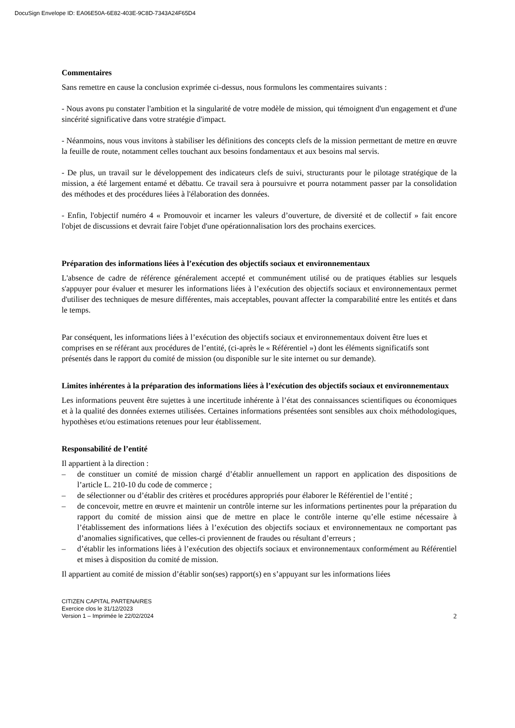DocuSign Envelope ID: EA06E50A-6E82-403E-9C8D-7343A24F65D4
Commentaires
Sans remettre en cause la conclusion exprimée ci-dessus, nous formulons les commentaires suivants :
- Nous avons pu constater l'ambition et la singularité de votre modèle de mission, qui témoignent d'un engagement et d'une sincérité significative dans votre stratégie d'impact.
- Néanmoins, nous vous invitons à stabiliser les définitions des concepts clefs de la mission permettant de mettre en œuvre la feuille de route, notamment celles touchant aux besoins fondamentaux et aux besoins mal servis.
- De plus, un travail sur le développement des indicateurs clefs de suivi, structurants pour le pilotage stratégique de la mission, a été largement entamé et débattu. Ce travail sera à poursuivre et pourra notamment passer par la consolidation des méthodes et des procédures liées à l'élaboration des données.
- Enfin, l'objectif numéro 4 « Promouvoir et incarner les valeurs d’ouverture, de diversité et de collectif » fait encore l'objet de discussions et devrait faire l'objet d'une opérationnalisation lors des prochains exercices.
Préparation des informations liées à l’exécution des objectifs sociaux et environnementaux
L'absence de cadre de référence généralement accepté et communément utilisé ou de pratiques établies sur lesquels s'appuyer pour évaluer et mesurer les informations liées à l’exécution des objectifs sociaux et environnementaux permet d'utiliser des techniques de mesure différentes, mais acceptables, pouvant affecter la comparabilité entre les entités et dans le temps.
Par conséquent, les informations liées à l’exécution des objectifs sociaux et environnementaux doivent être lues et comprises en se référant aux procédures de l’entité, (ci-après le « Référentiel ») dont les éléments significatifs sont présentés dans le rapport du comité de mission (ou disponible sur le site internet ou sur demande).
Limites inhérentes à la préparation des informations liées à l’exécution des objectifs sociaux et environnementaux
Les informations peuvent être sujettes à une incertitude inhérente à l’état des connaissances scientifiques ou économiques et à la qualité des données externes utilisées. Certaines informations présentées sont sensibles aux choix méthodologiques, hypothèses et/ou estimations retenues pour leur établissement.
Responsabilité de l’entité
Il appartient à la direction :
– de constituer un comité de mission chargé d’établir annuellement un rapport en application des dispositions de l’article L. 210-10 du code de commerce ;
– de sélectionner ou d’établir des critères et procédures appropriés pour élaborer le Référentiel de l’entité ;
– de concevoir, mettre en œuvre et maintenir un contrôle interne sur les informations pertinentes pour la préparation du rapport du comité de mission ainsi que de mettre en place le contrôle interne qu’elle estime nécessaire à l’établissement des informations liées à l’exécution des objectifs sociaux et environnementaux ne comportant pas d’anomalies significatives, que celles-ci proviennent de fraudes ou résultant d’erreurs ;
– d’établir les informations liées à l’exécution des objectifs sociaux et environnementaux conformément au Référentiel et mises à disposition du comité de mission.
Il appartient au comité de mission d’établir son(ses) rapport(s) en s’appuyant sur les informations liées
CITIZEN CAPITAL PARTENAIRES
Exercice clos le 31/12/2023
Version 1 – Imprimée le 22/02/2024 2